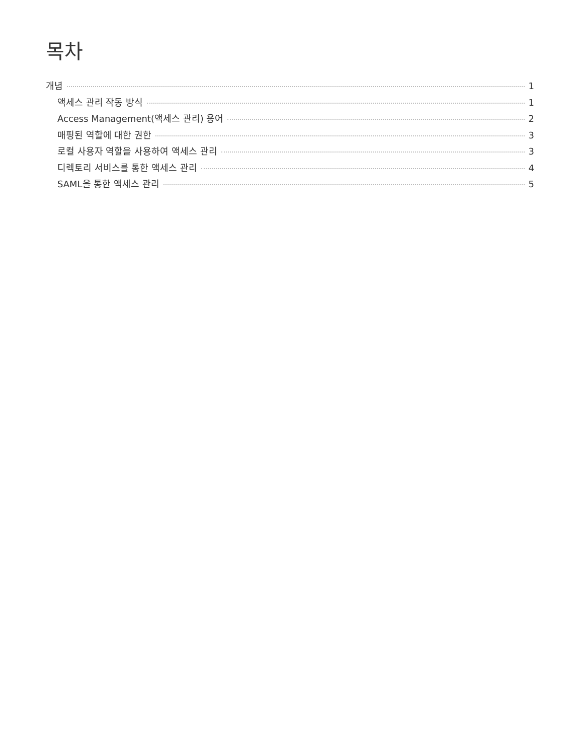목차
개념 1
액세스 관리 작동 방식 1
Access Management(액세스 관리) 용어 2
매핑된 역할에 대한 권한 3
로컬 사용자 역할을 사용하여 액세스 관리 3
디렉토리 서비스를 통한 액세스 관리 4
SAML을 통한 액세스 관리 5